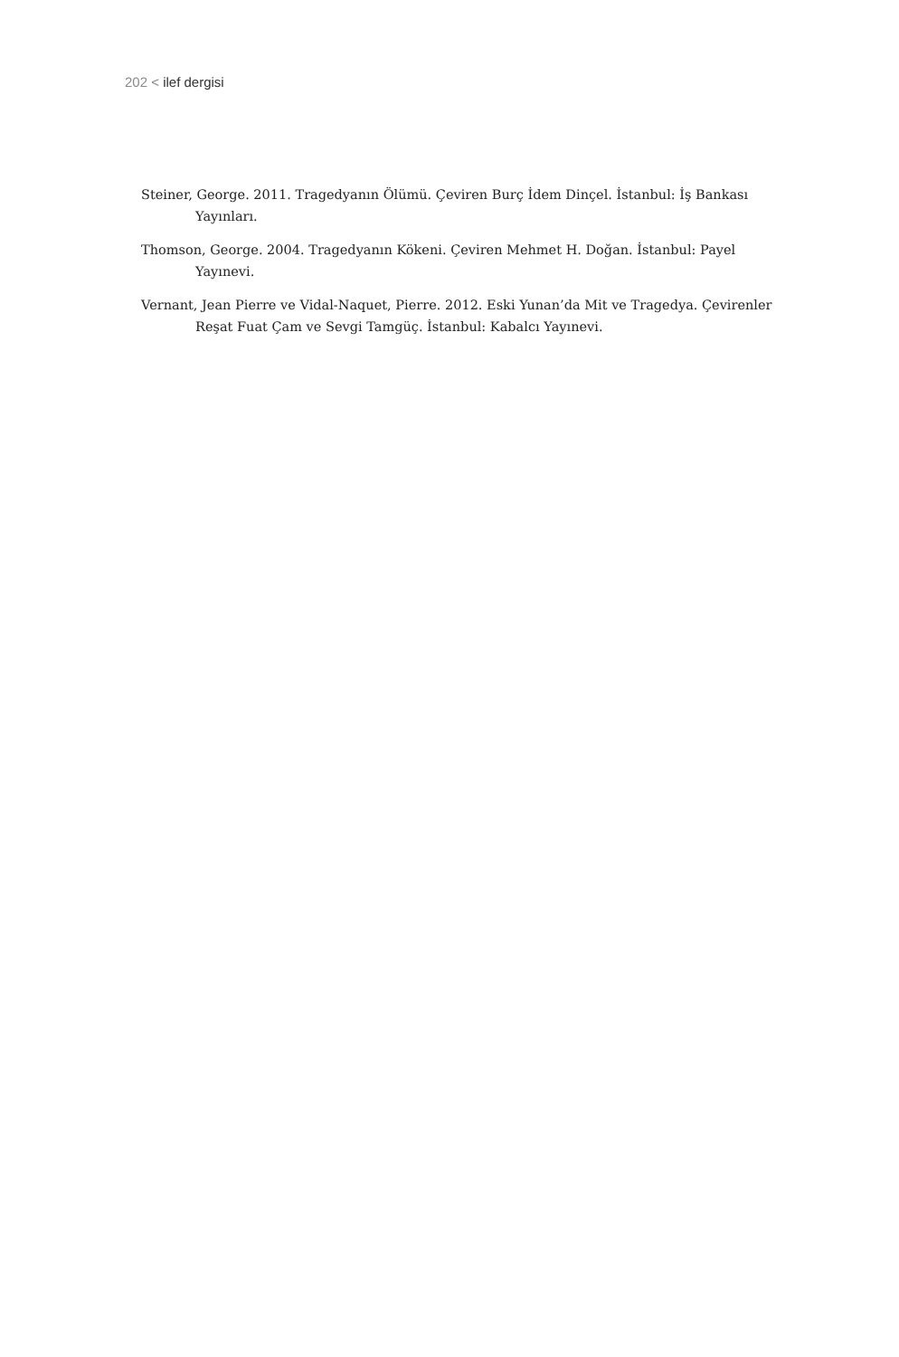202 < ilef dergisi
Steiner, George. 2011. Tragedyanın Ölümü. Çeviren Burç İdem Dinçel. İstanbul: İş Bankası Yayınları.
Thomson, George. 2004. Tragedyanın Kökeni. Çeviren Mehmet H. Doğan. İstanbul: Payel Yayınevi.
Vernant, Jean Pierre ve Vidal-Naquet, Pierre. 2012. Eski Yunan’da Mit ve Tragedya. Çevirenler Reşat Fuat Çam ve Sevgi Tamgüç. İstanbul: Kabalcı Yayınevi.